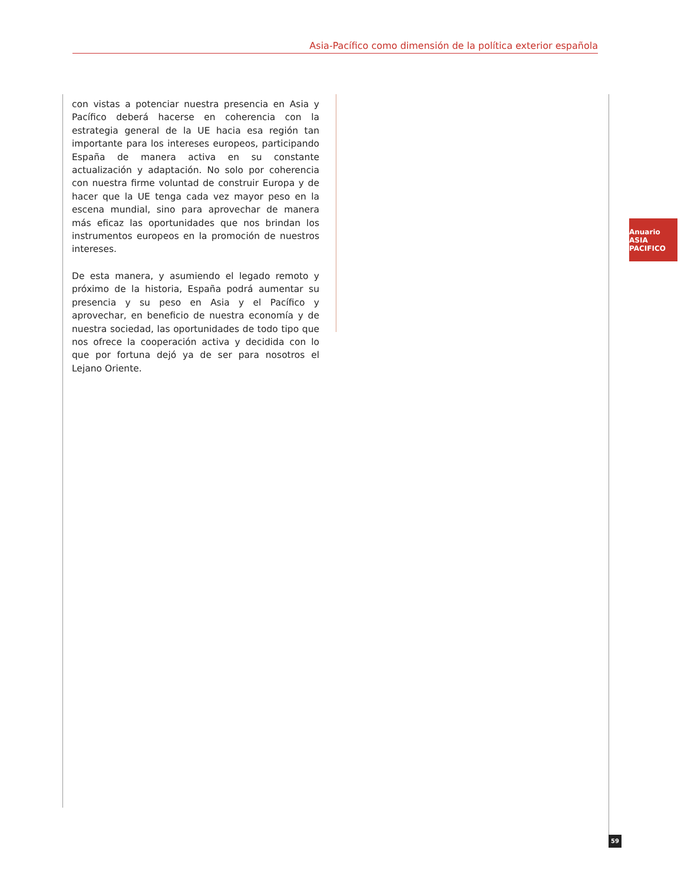Asia-Pacífico como dimensión de la política exterior española
con vistas a potenciar nuestra presencia en Asia y Pacífico deberá hacerse en coherencia con la estrategia general de la UE hacia esa región tan importante para los intereses europeos, participando España de manera activa en su constante actualización y adaptación. No solo por coherencia con nuestra firme voluntad de construir Europa y de hacer que la UE tenga cada vez mayor peso en la escena mundial, sino para aprovechar de manera más eficaz las oportunidades que nos brindan los instrumentos europeos en la promoción de nuestros intereses.
De esta manera, y asumiendo el legado remoto y próximo de la historia, España podrá aumentar su presencia y su peso en Asia y el Pacífico y aprovechar, en beneficio de nuestra economía y de nuestra sociedad, las oportunidades de todo tipo que nos ofrece la cooperación activa y decidida con lo que por fortuna dejó ya de ser para nosotros el Lejano Oriente.
Anuario ASIA PACIFICO
59